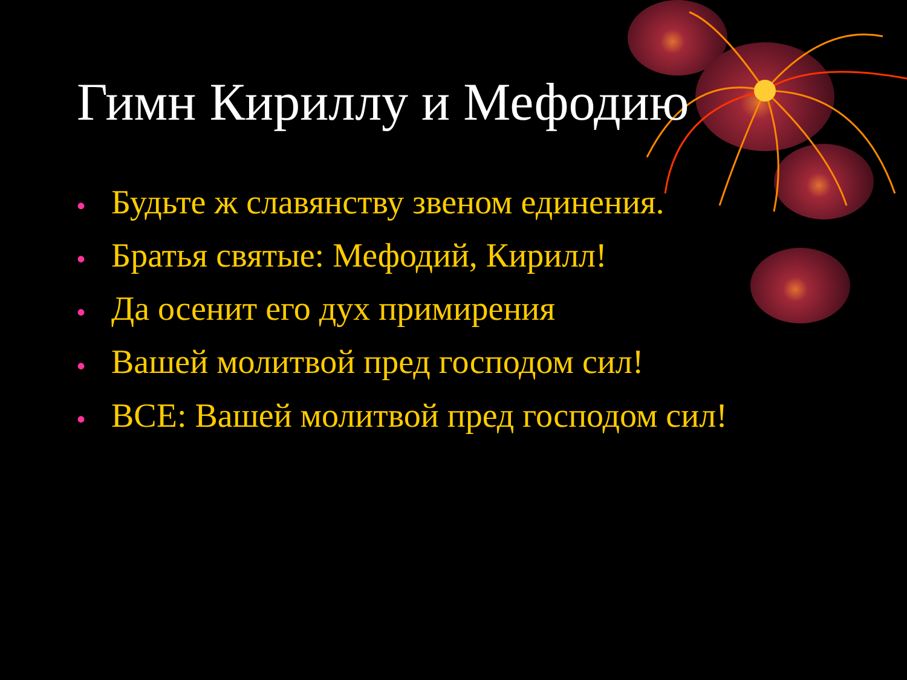Гимн Кириллу и Мефодию
• Будьте ж славянству звеном единения.
• Братья святые: Мефодий, Кирилл!
• Да осенит его дух примирения
• Вашей молитвой пред господом сил!
• ВСЕ: Вашей молитвой пред господом сил!